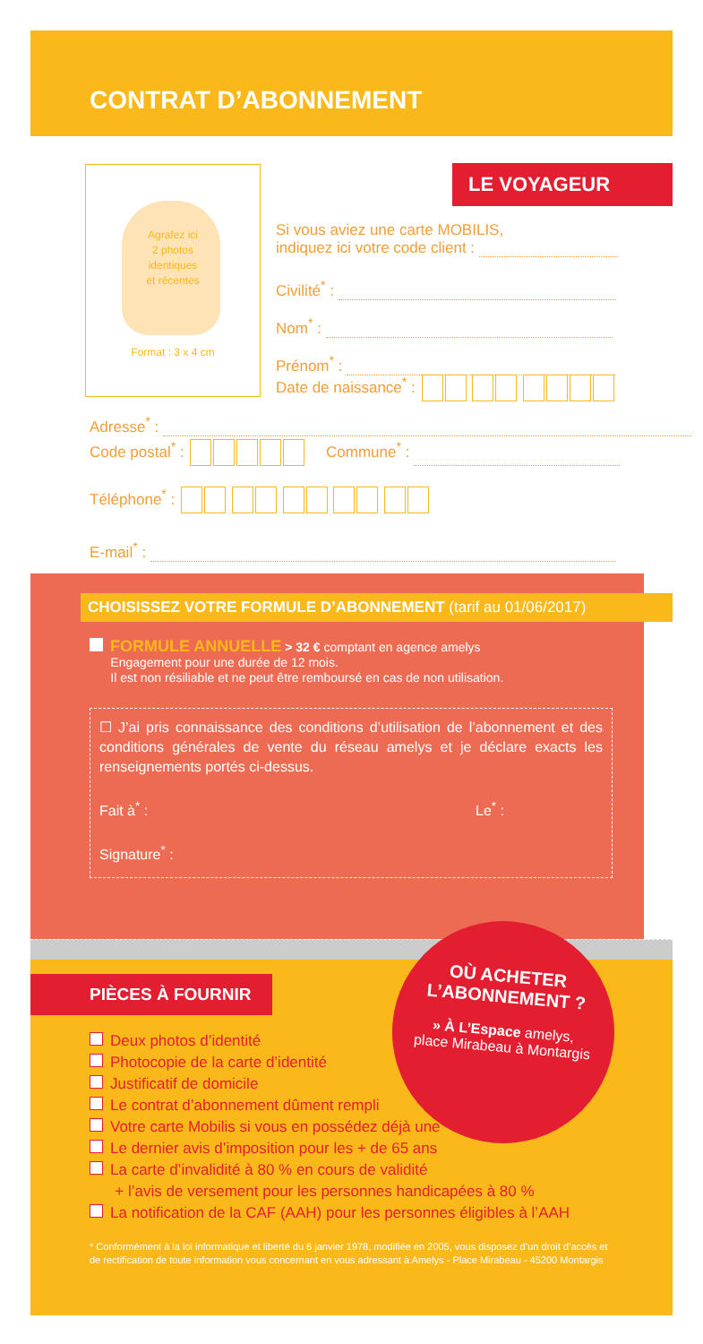CONTRAT D’ABONNEMENT
Agrafez ici
2 photos
identiques
et récentes
Format : 3 x 4 cm
LE VOYAGEUR
Si vous aviez une carte MOBILIS,
indiquez ici votre code client :
Civilité<sup>*</sup> :
Nom<sup>*</sup> :
Prénom<sup>*</sup> :
Date de naissance<sup>*</sup> :
Adresse<sup>*</sup> :
Code postal<sup>*</sup> : Commune<sup>*</sup> :
Téléphone<sup>*</sup> :
E-mail<sup>*</sup> :
CHOISISSEZ VOTRE FORMULE D’ABONNEMENT (tarif au 01/06/2017)
FORMULE ANNUELLE > 32 € comptant en agence amelys
Engagement pour une durée de 12 mois.
Il est non résiliable et ne peut être remboursé en cas de non utilisation.
☐ J’ai pris connaissance des conditions d’utilisation de l’abonnement et des conditions générales de vente du réseau amelys et je déclare exacts les renseignements portés ci-dessus.
Fait à<sup>*</sup> : Le<sup>*</sup> :
Signature<sup>*</sup> :
PIÈCES À FOURNIR
Deux photos d’identité
Photocopie de la carte d’identité
Justificatif de domicile
Le contrat d’abonnement dûment rempli
Votre carte Mobilis si vous en possédez déjà une
Le dernier avis d’imposition pour les + de 65 ans
La carte d’invalidité à 80 % en cours de validité
+ l’avis de versement pour les personnes handicapées à 80 %
La notification de la CAF (AAH) pour les personnes éligibles à l’AAH
OÙ ACHETER
L’ABONNEMENT ?
» À L’Espace amelys,
place Mirabeau à Montargis
* Conformément à la loi informatique et liberté du 6 janvier 1978, modifiée en 2005, vous disposez d’un droit d’accès et de rectification de toute information vous concernant en vous adressant à Amelys - Place Mirabeau - 45200 Montargis